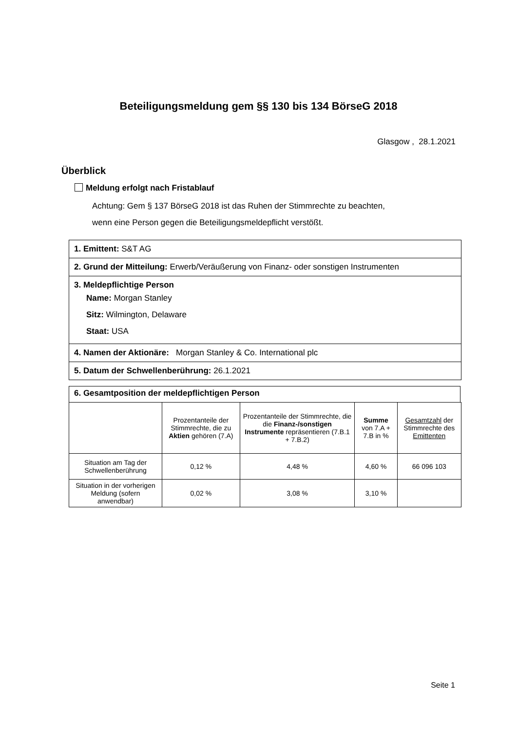Beteiligungsmeldung gem §§ 130 bis 134 BörseG 2018
Glasgow , 28.1.2021
Überblick
Meldung erfolgt nach Fristablauf
Achtung: Gem § 137 BörseG 2018 ist das Ruhen der Stimmrechte zu beachten,
wenn eine Person gegen die Beteiligungsmeldepflicht verstößt.
1. Emittent: S&T AG
2. Grund der Mitteilung: Erwerb/Veräußerung von Finanz- oder sonstigen Instrumenten
3. Meldepflichtige Person
Name: Morgan Stanley
Sitz: Wilmington, Delaware
Staat: USA
4. Namen der Aktionäre: Morgan Stanley & Co. International plc
5. Datum der Schwellenberührung: 26.1.2021
6. Gesamtposition der meldepflichtigen Person
| | Prozentanteile der Stimmrechte, die zu Aktien gehören (7.A) | Prozentanteile der Stimmrechte, die die Finanz-/sonstigen Instrumente repräsentieren (7.B.1 + 7.B.2) | Summe von 7.A + 7.B in % | Gesamtzahl der Stimmrechte des Emittenten |
| --- | --- | --- | --- | --- |
| Situation am Tag der Schwellenberührung | 0,12 % | 4,48 % | 4,60 % | 66 096 103 |
| Situation in der vorherigen Meldung (sofern anwendbar) | 0,02 % | 3,08 % | 3,10 % | |
Seite 1